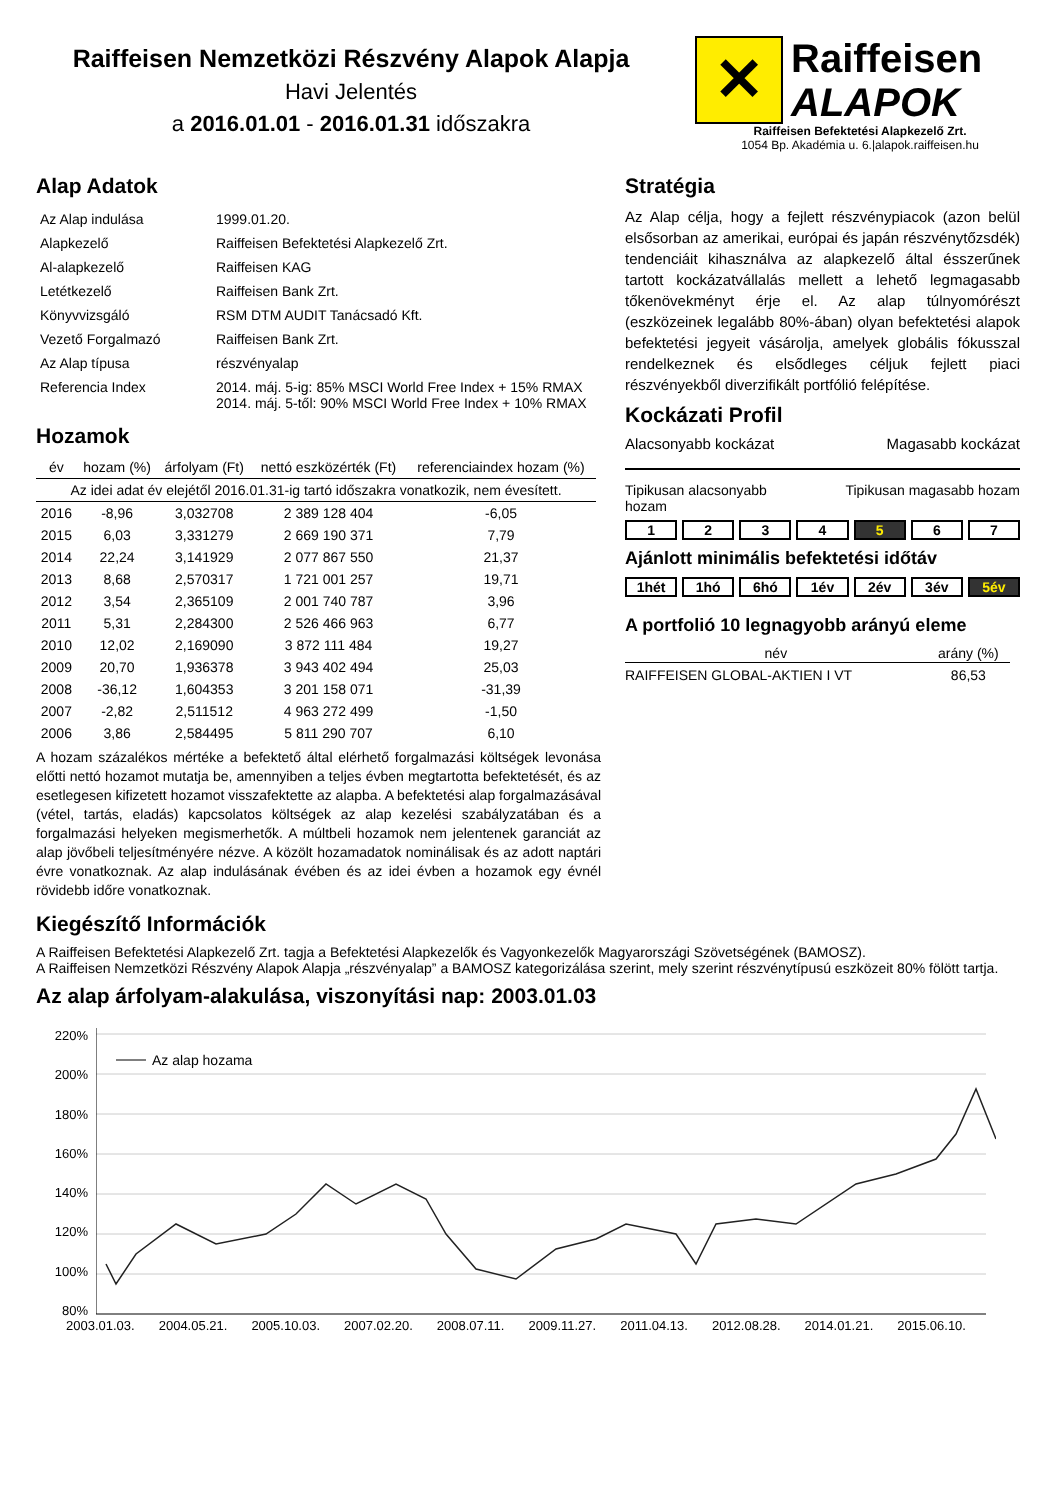Raiffeisen Nemzetközi Részvény Alapok Alapja
Havi Jelentés
a 2016.01.01 - 2016.01.31 időszakra
✕
Raiffeisen
ALAPOK
Raiffeisen Befektetési Alapkezelő Zrt.
1054 Bp. Akadémia u. 6.|alapok.raiffeisen.hu
Alap Adatok
| Az Alap indulása | 1999.01.20. |
| Alapkezelő | Raiffeisen Befektetési Alapkezelő Zrt. |
| Al-alapkezelő | Raiffeisen KAG |
| Letétkezelő | Raiffeisen Bank Zrt. |
| Könyvvizsgáló | RSM DTM AUDIT Tanácsadó Kft. |
| Vezető Forgalmazó | Raiffeisen Bank Zrt. |
| Az Alap típusa | részvényalap |
| Referencia Index | 2014. máj. 5-ig: 85% MSCI World Free Index + 15% RMAX 2014. máj. 5-től: 90% MSCI World Free Index + 10% RMAX |
Hozamok
| év | hozam (%) | árfolyam (Ft) | nettó eszközérték (Ft) | referenciaindex hozam (%) |
| --- | --- | --- | --- | --- |
| Az idei adat év elejétől 2016.01.31-ig tartó időszakra vonatkozik, nem évesített. | | | | |
| 2016 | -8,96 | 3,032708 | 2 389 128 404 | -6,05 |
| 2015 | 6,03 | 3,331279 | 2 669 190 371 | 7,79 |
| 2014 | 22,24 | 3,141929 | 2 077 867 550 | 21,37 |
| 2013 | 8,68 | 2,570317 | 1 721 001 257 | 19,71 |
| 2012 | 3,54 | 2,365109 | 2 001 740 787 | 3,96 |
| 2011 | 5,31 | 2,284300 | 2 526 466 963 | 6,77 |
| 2010 | 12,02 | 2,169090 | 3 872 111 484 | 19,27 |
| 2009 | 20,70 | 1,936378 | 3 943 402 494 | 25,03 |
| 2008 | -36,12 | 1,604353 | 3 201 158 071 | -31,39 |
| 2007 | -2,82 | 2,511512 | 4 963 272 499 | -1,50 |
| 2006 | 3,86 | 2,584495 | 5 811 290 707 | 6,10 |
A hozam százalékos mértéke a befektető által elérhető forgalmazási költségek levonása előtti nettó hozamot mutatja be, amennyiben a teljes évben megtartotta befektetését, és az esetlegesen kifizetett hozamot visszafektette az alapba. A befektetési alap forgalmazásával (vétel, tartás, eladás) kapcsolatos költségek az alap kezelési szabályzatában és a forgalmazási helyeken megismerhetők. A múltbeli hozamok nem jelentenek garanciát az alap jövőbeli teljesítményére nézve. A közölt hozamadatok nominálisak és az adott naptári évre vonatkoznak. Az alap indulásának évében és az idei évben a hozamok egy évnél rövidebb időre vonatkoznak.
Stratégia
Az Alap célja, hogy a fejlett részvénypiacok (azon belül elsősorban az amerikai, európai és japán részvénytőzsdék) tendenciáit kihasználva az alapkezelő által ésszerűnek tartott kockázatvállalás mellett a lehető legmagasabb tőkenövekményt érje el. Az alap túlnyomórészt (eszközeinek legalább 80%-ában) olyan befektetési alapok befektetési jegyeit vásárolja, amelyek globális fókusszal rendelkeznek és elsődleges céljuk fejlett piaci részvényekből diverzifikált portfólió felépítése.
Kockázati Profil
Alacsonyabb kockázat Magasabb kockázat
Tipikusan alacsonyabb
hozam Tipikusan magasabb hozam
1234 5 6 7
Ajánlott minimális befektetési időtáv
1hét 1hó 6hó 1év 2év 3év 5év
A portfolió 10 legnagyobb arányú eleme
| név | arány (%) |
| --- | --- |
| RAIFFEISEN GLOBAL-AKTIEN I VT | 86,53 |
Kiegészítő Információk
A Raiffeisen Befektetési Alapkezelő Zrt. tagja a Befektetési Alapkezelők és Vagyonkezelők Magyarországi Szövetségének (BAMOSZ).
A Raiffeisen Nemzetközi Részvény Alapok Alapja „részvényalap” a BAMOSZ kategorizálása szerint, mely szerint részvénytípusú eszközeit 80% fölött tartja.
Az alap árfolyam-alakulása, viszonyítási nap: 2003.01.03
220%
200%
180%
160%
140%
120%
100%
80%
Az alap hozama
2003.01.03. 2004.05.21. 2005.10.03. 2007.02.20. 2008.07.11. 2009.11.27. 2011.04.13. 2012.08.28. 2014.01.21. 2015.06.10.